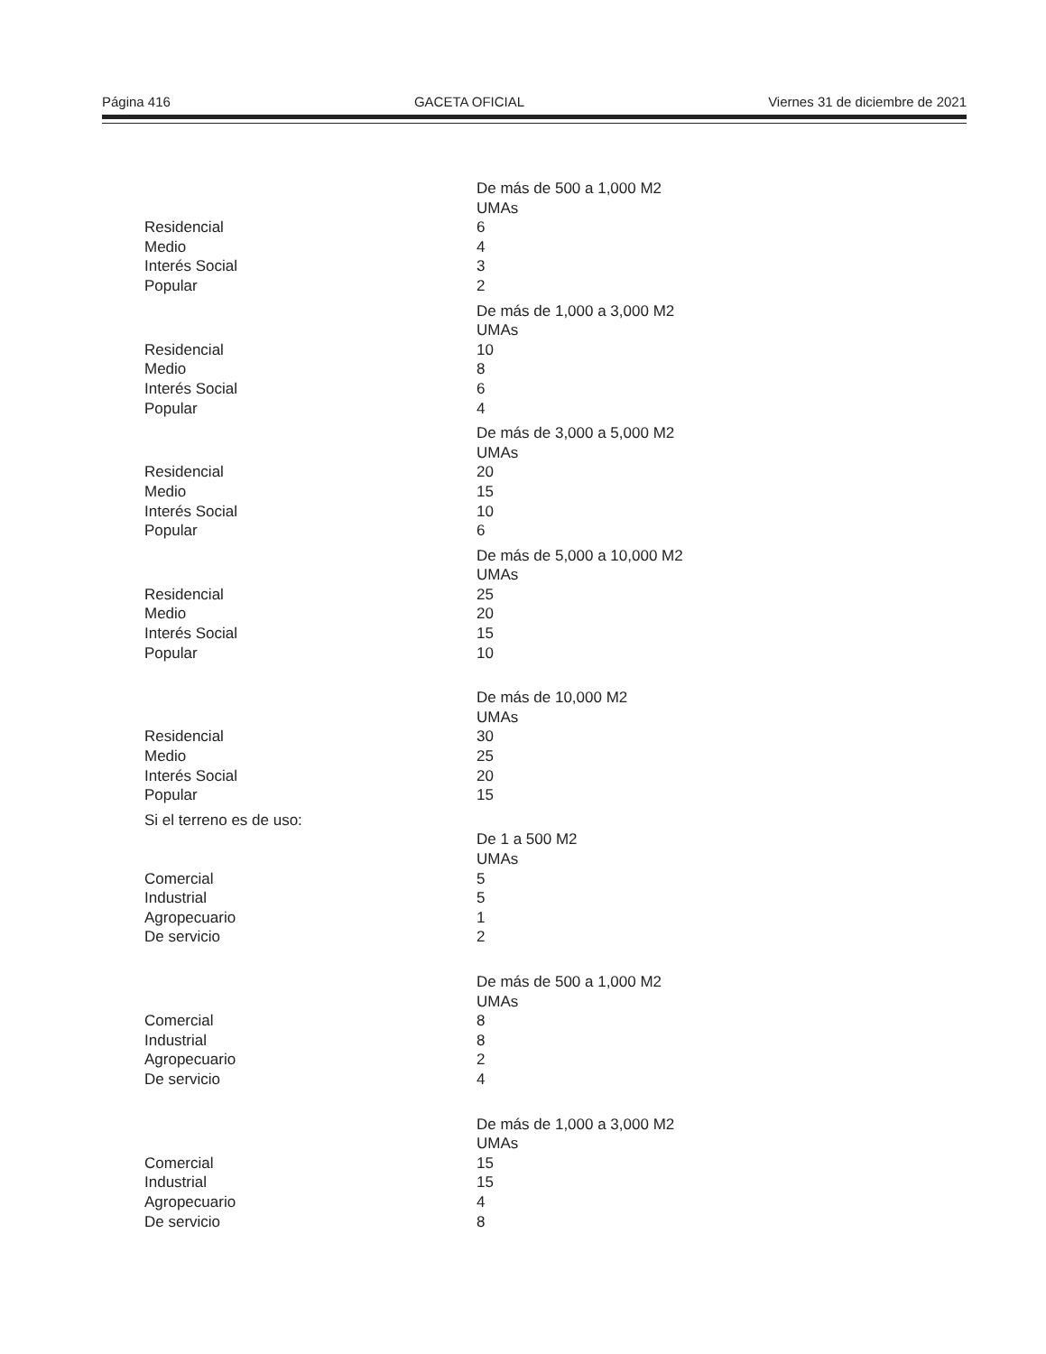Página 416 GACETA OFICIAL Viernes 31 de diciembre de 2021
| | De más de 500 a 1,000 M2 |
| | UMAs |
| Residencial | 6 |
| Medio | 4 |
| Interés Social | 3 |
| Popular | 2 |
| | De más de 1,000 a 3,000 M2 |
| | UMAs |
| Residencial | 10 |
| Medio | 8 |
| Interés Social | 6 |
| Popular | 4 |
| | De más de 3,000 a 5,000 M2 |
| | UMAs |
| Residencial | 20 |
| Medio | 15 |
| Interés Social | 10 |
| Popular | 6 |
| | De más de 5,000 a 10,000 M2 |
| | UMAs |
| Residencial | 25 |
| Medio | 20 |
| Interés Social | 15 |
| Popular | 10 |
| | De más de 10,000 M2 |
| | UMAs |
| Residencial | 30 |
| Medio | 25 |
| Interés Social | 20 |
| Popular | 15 |
| Si el terreno es de uso: | |
| | De 1 a 500 M2 |
| | UMAs |
| Comercial | 5 |
| Industrial | 5 |
| Agropecuario | 1 |
| De servicio | 2 |
| | De más de 500 a 1,000 M2 |
| | UMAs |
| Comercial | 8 |
| Industrial | 8 |
| Agropecuario | 2 |
| De servicio | 4 |
| | De más de 1,000 a 3,000 M2 |
| | UMAs |
| Comercial | 15 |
| Industrial | 15 |
| Agropecuario | 4 |
| De servicio | 8 |